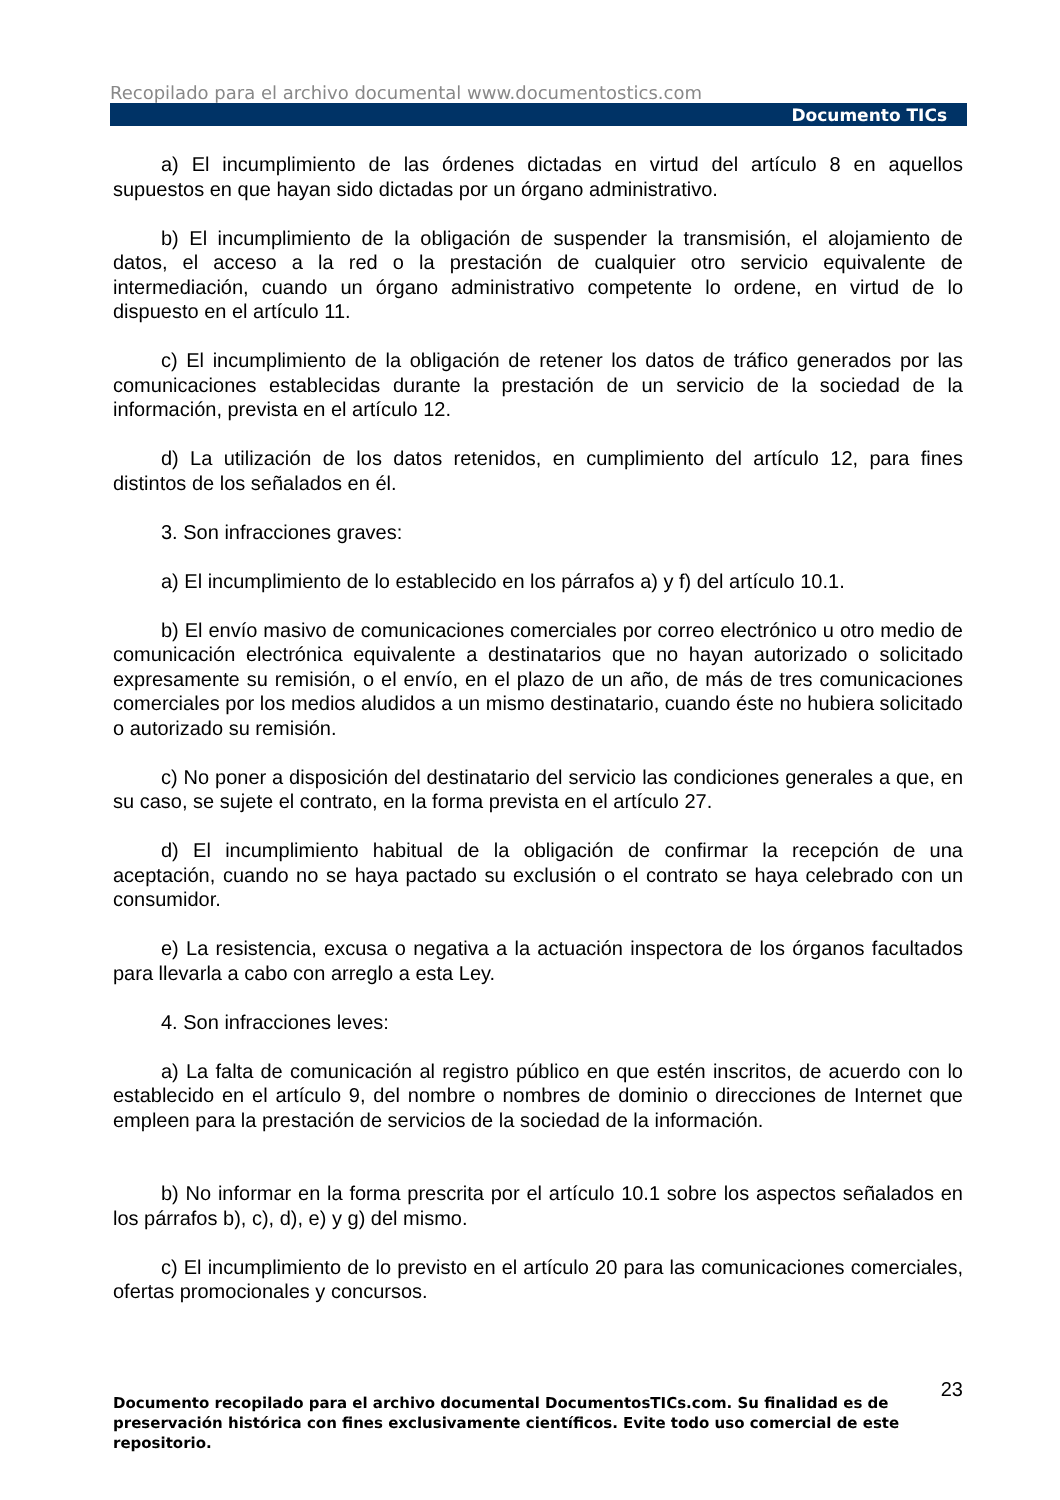Recopilado para el archivo documental www.documentostics.com
Documento TICs
a) El incumplimiento de las órdenes dictadas en virtud del artículo 8 en aquellos supuestos en que hayan sido dictadas por un órgano administrativo.
b) El incumplimiento de la obligación de suspender la transmisión, el alojamiento de datos, el acceso a la red o la prestación de cualquier otro servicio equivalente de intermediación, cuando un órgano administrativo competente lo ordene, en virtud de lo dispuesto en el artículo 11.
c) El incumplimiento de la obligación de retener los datos de tráfico generados por las comunicaciones establecidas durante la prestación de un servicio de la sociedad de la información, prevista en el artículo 12.
d) La utilización de los datos retenidos, en cumplimiento del artículo 12, para fines distintos de los señalados en él.
3. Son infracciones graves:
a) El incumplimiento de lo establecido en los párrafos a) y f) del artículo 10.1.
b) El envío masivo de comunicaciones comerciales por correo electrónico u otro medio de comunicación electrónica equivalente a destinatarios que no hayan autorizado o solicitado expresamente su remisión, o el envío, en el plazo de un año, de más de tres comunicaciones comerciales por los medios aludidos a un mismo destinatario, cuando éste no hubiera solicitado o autorizado su remisión.
c) No poner a disposición del destinatario del servicio las condiciones generales a que, en su caso, se sujete el contrato, en la forma prevista en el artículo 27.
d) El incumplimiento habitual de la obligación de confirmar la recepción de una aceptación, cuando no se haya pactado su exclusión o el contrato se haya celebrado con un consumidor.
e) La resistencia, excusa o negativa a la actuación inspectora de los órganos facultados para llevarla a cabo con arreglo a esta Ley.
4. Son infracciones leves:
a) La falta de comunicación al registro público en que estén inscritos, de acuerdo con lo establecido en el artículo 9, del nombre o nombres de dominio o direcciones de Internet que empleen para la prestación de servicios de la sociedad de la información.
b) No informar en la forma prescrita por el artículo 10.1 sobre los aspectos señalados en los párrafos b), c), d), e) y g) del mismo.
c) El incumplimiento de lo previsto en el artículo 20 para las comunicaciones comerciales, ofertas promocionales y concursos.
23
Documento recopilado para el archivo documental DocumentosTICs.com. Su finalidad es de preservación histórica con fines exclusivamente científicos. Evite todo uso comercial de este repositorio.